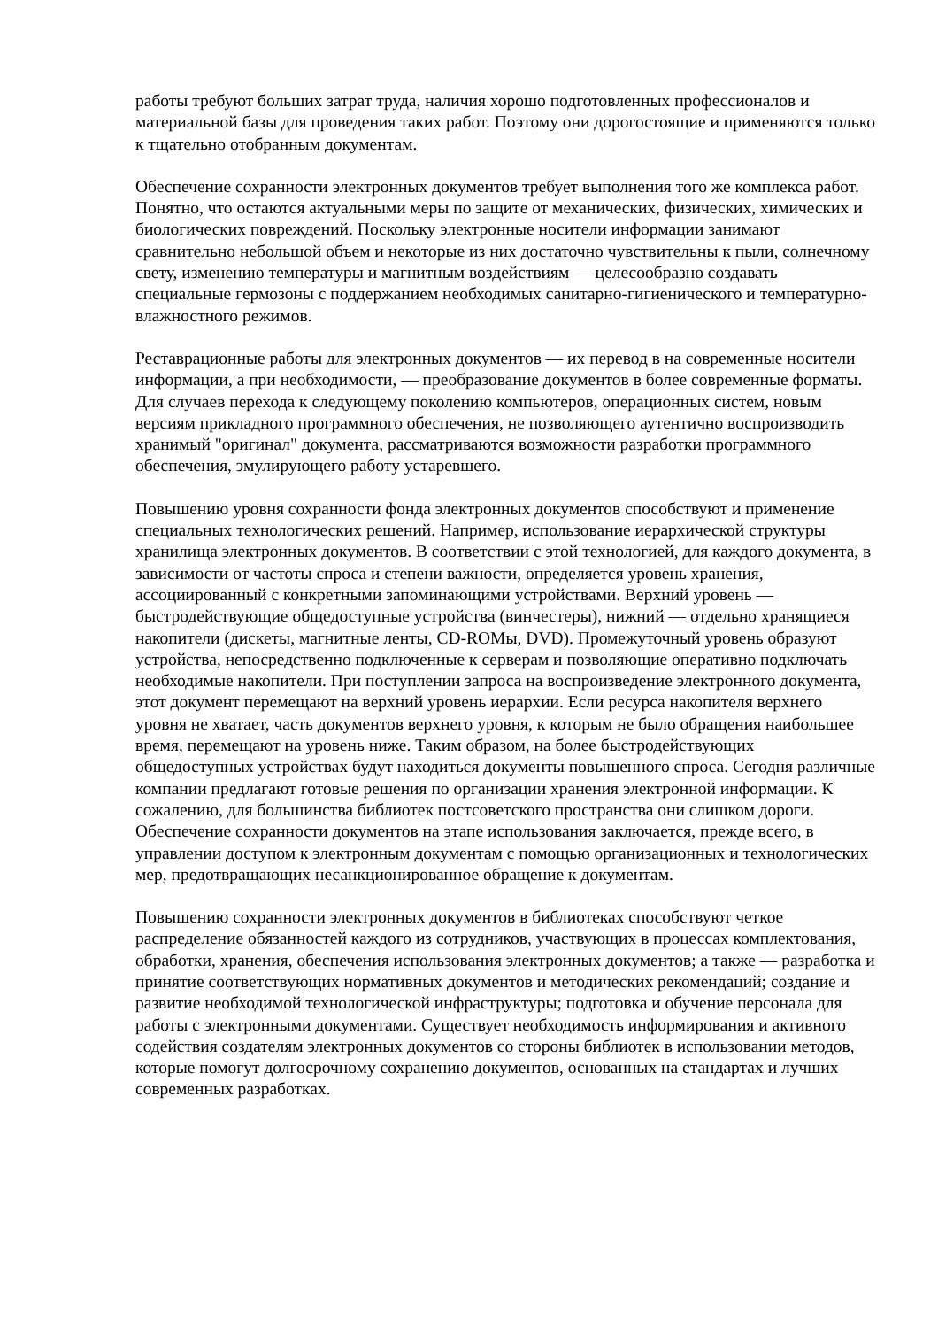работы требуют больших затрат труда, наличия хорошо подготовленных профессионалов и материальной базы для проведения таких работ. Поэтому они дорогостоящие и применяются только к тщательно отобранным документам.
Обеспечение сохранности электронных документов требует выполнения того же комплекса работ. Понятно, что остаются актуальными меры по защите от механических, физических, химических и биологических повреждений. Поскольку электронные носители информации занимают сравнительно небольшой объем и некоторые из них достаточно чувствительны к пыли, солнечному свету, изменению температуры и магнитным воздействиям — целесообразно создавать специальные гермозоны с поддержанием необходимых санитарно-гигиенического и температурно-влажностного режимов.
Реставрационные работы для электронных документов — их перевод в на современные носители информации, а при необходимости, — преобразование документов в более современные форматы. Для случаев перехода к следующему поколению компьютеров, операционных систем, новым версиям прикладного программного обеспечения, не позволяющего аутентично воспроизводить хранимый "оригинал" документа, рассматриваются возможности разработки программного обеспечения, эмулирующего работу устаревшего.
Повышению уровня сохранности фонда электронных документов способствуют и применение специальных технологических решений. Например, использование иерархической структуры хранилища электронных документов. В соответствии с этой технологией, для каждого документа, в зависимости от частоты спроса и степени важности, определяется уровень хранения, ассоциированный с конкретными запоминающими устройствами. Верхний уровень — быстродействующие общедоступные устройства (винчестеры), нижний — отдельно хранящиеся накопители (дискеты, магнитные ленты, CD-ROMы, DVD). Промежуточный уровень образуют устройства, непосредственно подключенные к серверам и позволяющие оперативно подключать необходимые накопители. При поступлении запроса на воспроизведение электронного документа, этот документ перемещают на верхний уровень иерархии. Если ресурса накопителя верхнего уровня не хватает, часть документов верхнего уровня, к которым не было обращения наибольшее время, перемещают на уровень ниже. Таким образом, на более быстродействующих общедоступных устройствах будут находиться документы повышенного спроса. Сегодня различные компании предлагают готовые решения по организации хранения электронной информации. К сожалению, для большинства библиотек постсоветского пространства они слишком дороги. Обеспечение сохранности документов на этапе использования заключается, прежде всего, в управлении доступом к электронным документам с помощью организационных и технологических мер, предотвращающих несанкционированное обращение к документам.
Повышению сохранности электронных документов в библиотеках способствуют четкое распределение обязанностей каждого из сотрудников, участвующих в процессах комплектования, обработки, хранения, обеспечения использования электронных документов; а также — разработка и принятие соответствующих нормативных документов и методических рекомендаций; создание и развитие необходимой технологической инфраструктуры; подготовка и обучение персонала для работы с электронными документами. Существует необходимость информирования и активного содействия создателям электронных документов со стороны библиотек в использовании методов, которые помогут долгосрочному сохранению документов, основанных на стандартах и лучших современных разработках.